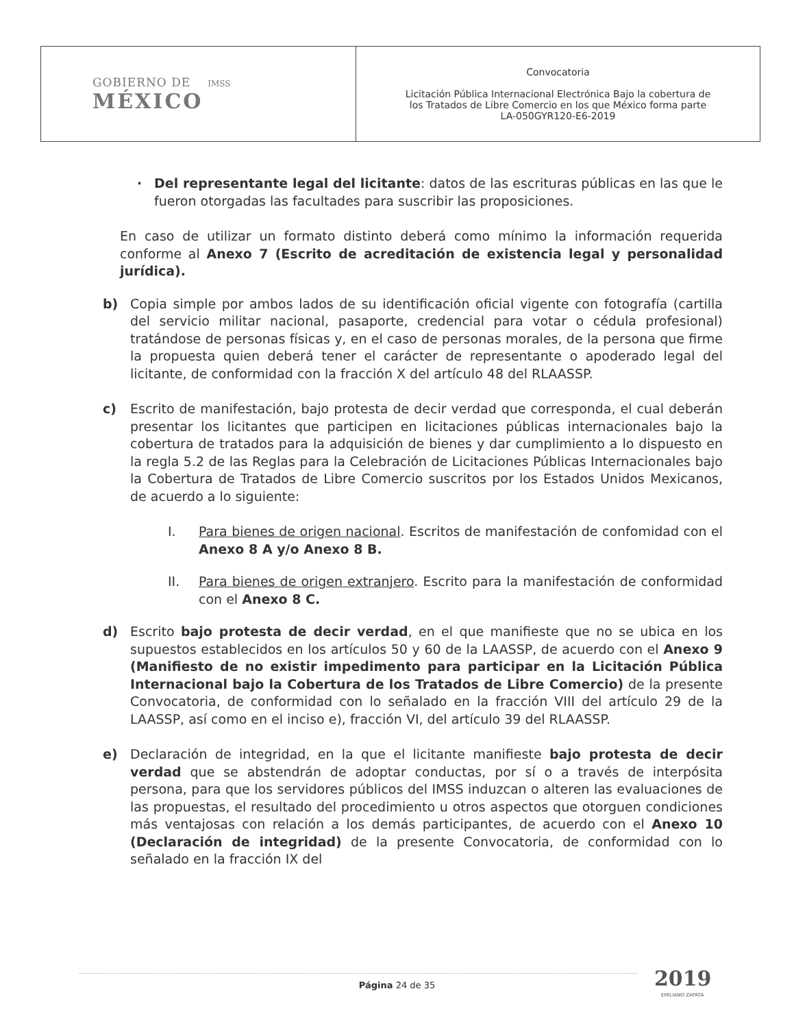| GOBIERNO DE IMSS MÉXICO | Convocatoria Licitación Pública Internacional Electrónica Bajo la cobertura de los Tratados de Libre Comercio en los que México forma parte LA-050GYR120-E6-2019 |
· Del representante legal del licitante: datos de las escrituras públicas en las que le fueron otorgadas las facultades para suscribir las proposiciones.
En caso de utilizar un formato distinto deberá como mínimo la información requerida conforme al Anexo 7 (Escrito de acreditación de existencia legal y personalidad jurídica).
b) Copia simple por ambos lados de su identificación oficial vigente con fotografía (cartilla del servicio militar nacional, pasaporte, credencial para votar o cédula profesional) tratándose de personas físicas y, en el caso de personas morales, de la persona que firme la propuesta quien deberá tener el carácter de representante o apoderado legal del licitante, de conformidad con la fracción X del artículo 48 del RLAASSP.
c) Escrito de manifestación, bajo protesta de decir verdad que corresponda, el cual deberán presentar los licitantes que participen en licitaciones públicas internacionales bajo la cobertura de tratados para la adquisición de bienes y dar cumplimiento a lo dispuesto en la regla 5.2 de las Reglas para la Celebración de Licitaciones Públicas Internacionales bajo la Cobertura de Tratados de Libre Comercio suscritos por los Estados Unidos Mexicanos, de acuerdo a lo siguiente:
I. Para bienes de origen nacional. Escritos de manifestación de confomidad con el Anexo 8 A y/o Anexo 8 B.
II. Para bienes de origen extranjero. Escrito para la manifestación de conformidad con el Anexo 8 C.
d) Escrito bajo protesta de decir verdad, en el que manifieste que no se ubica en los supuestos establecidos en los artículos 50 y 60 de la LAASSP, de acuerdo con el Anexo 9 (Manifiesto de no existir impedimento para participar en la Licitación Pública Internacional bajo la Cobertura de los Tratados de Libre Comercio) de la presente Convocatoria, de conformidad con lo señalado en la fracción VIII del artículo 29 de la LAASSP, así como en el inciso e), fracción VI, del artículo 39 del RLAASSP.
e) Declaración de integridad, en la que el licitante manifieste bajo protesta de decir verdad que se abstendrán de adoptar conductas, por sí o a través de interpósita persona, para que los servidores públicos del IMSS induzcan o alteren las evaluaciones de las propuestas, el resultado del procedimiento u otros aspectos que otorguen condiciones más ventajosas con relación a los demás participantes, de acuerdo con el Anexo 10 (Declaración de integridad) de la presente Convocatoria, de conformidad con lo señalado en la fracción IX del
Página 24 de 35 2019
EMILIANO ZAPATA